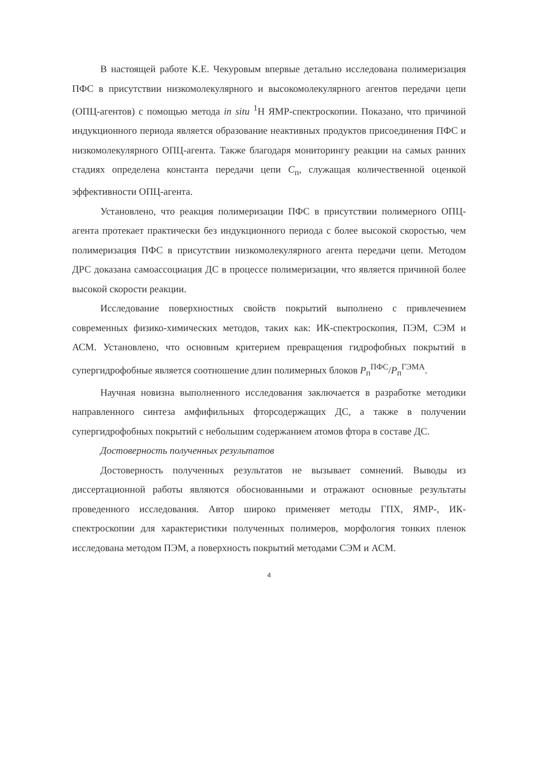В настоящей работе К.Е. Чекуровым впервые детально исследована полимеризация ПФС в присутствии низкомолекулярного и высокомолекулярного агентов передачи цепи (ОПЦ-агентов) с помощью метода in situ <sup>1</sup>H ЯМР-спектроскопии. Показано, что причиной индукционного периода является образование неактивных продуктов присоединения ПФС и низкомолекулярного ОПЦ-агента. Также благодаря мониторингу реакции на самых ранних стадиях определена константа передачи цепи C<sub>п</sub>, служащая количественной оценкой эффективности ОПЦ-агента.
Установлено, что реакция полимеризации ПФС в присутствии полимерного ОПЦ-агента протекает практически без индукционного периода с более высокой скоростью, чем полимеризация ПФС в присутствии низкомолекулярного агента передачи цепи. Методом ДРС доказана самоассоциация ДС в процессе полимеризации, что является причиной более высокой скорости реакции.
Исследование поверхностных свойств покрытий выполнено с привлечением современных физико-химических методов, таких как: ИК-спектроскопия, ПЭМ, СЭМ и АСМ. Установлено, что основным критерием превращения гидрофобных покрытий в супергидрофобные является соотношение длин полимерных блоков P<sub>п</sub><sup>ПФС</sup>/P<sub>п</sub><sup>ГЭМА</sup>.
Научная новизна выполненного исследования заключается в разработке методики направленного синтеза амфифильных фторсодержащих ДС, а также в получении супергидрофобных покрытий с небольшим содержанием атомов фтора в составе ДС.
Достоверность полученных результатов
Достоверность полученных результатов не вызывает сомнений. Выводы из диссертационной работы являются обоснованными и отражают основные результаты проведенного исследования. Автор широко применяет методы ГПХ, ЯМР-, ИК-спектроскопии для характеристики полученных полимеров, морфология тонких пленок исследована методом ПЭМ, а поверхность покрытий методами СЭМ и АСМ.
4